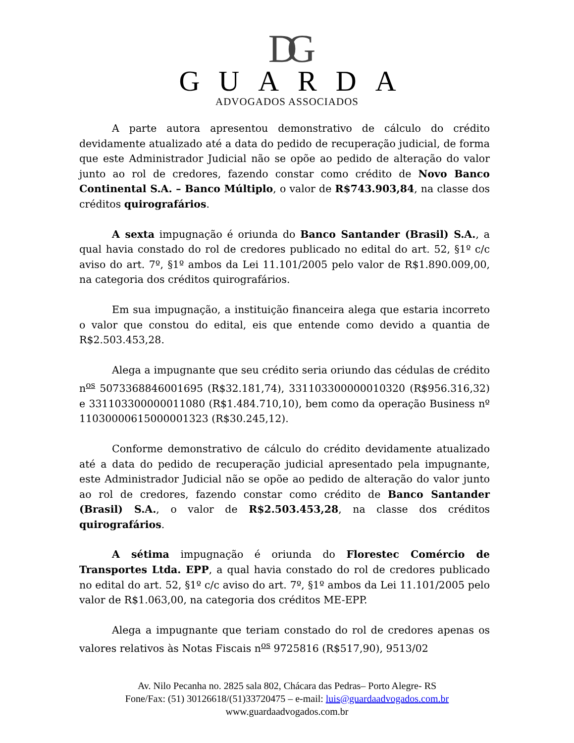DG
GUARDA
ADVOGADOS ASSOCIADOS
A parte autora apresentou demonstrativo de cálculo do crédito devidamente atualizado até a data do pedido de recuperação judicial, de forma que este Administrador Judicial não se opõe ao pedido de alteração do valor junto ao rol de credores, fazendo constar como crédito de Novo Banco Continental S.A. – Banco Múltiplo, o valor de R$743.903,84, na classe dos créditos quirografários.
A sexta impugnação é oriunda do Banco Santander (Brasil) S.A., a qual havia constado do rol de credores publicado no edital do art. 52, §1º c/c aviso do art. 7º, §1º ambos da Lei 11.101/2005 pelo valor de R$1.890.009,00, na categoria dos créditos quirografários.
Em sua impugnação, a instituição financeira alega que estaria incorreto o valor que constou do edital, eis que entende como devido a quantia de R$2.503.453,28.
Alega a impugnante que seu crédito seria oriundo das cédulas de crédito n<sup>os</sup> 5073368846001695 (R$32.181,74), 331103300000010320 (R$956.316,32) e 331103300000011080 (R$1.484.710,10), bem como da operação Business nº 11030000615000001323 (R$30.245,12).
Conforme demonstrativo de cálculo do crédito devidamente atualizado até a data do pedido de recuperação judicial apresentado pela impugnante, este Administrador Judicial não se opõe ao pedido de alteração do valor junto ao rol de credores, fazendo constar como crédito de Banco Santander (Brasil) S.A., o valor de R$2.503.453,28, na classe dos créditos quirografários.
A sétima impugnação é oriunda do Florestec Comércio de Transportes Ltda. EPP, a qual havia constado do rol de credores publicado no edital do art. 52, §1º c/c aviso do art. 7º, §1º ambos da Lei 11.101/2005 pelo valor de R$1.063,00, na categoria dos créditos ME-EPP.
Alega a impugnante que teriam constado do rol de credores apenas os valores relativos às Notas Fiscais n<sup>os</sup> 9725816 (R$517,90), 9513/02
Av. Nilo Pecanha no. 2825 sala 802, Chácara das Pedras– Porto Alegre- RS
Fone/Fax: (51) 30126618/(51)33720475 – e-mail: luis@guardaadvogados.com.br
www.guardaadvogados.com.br